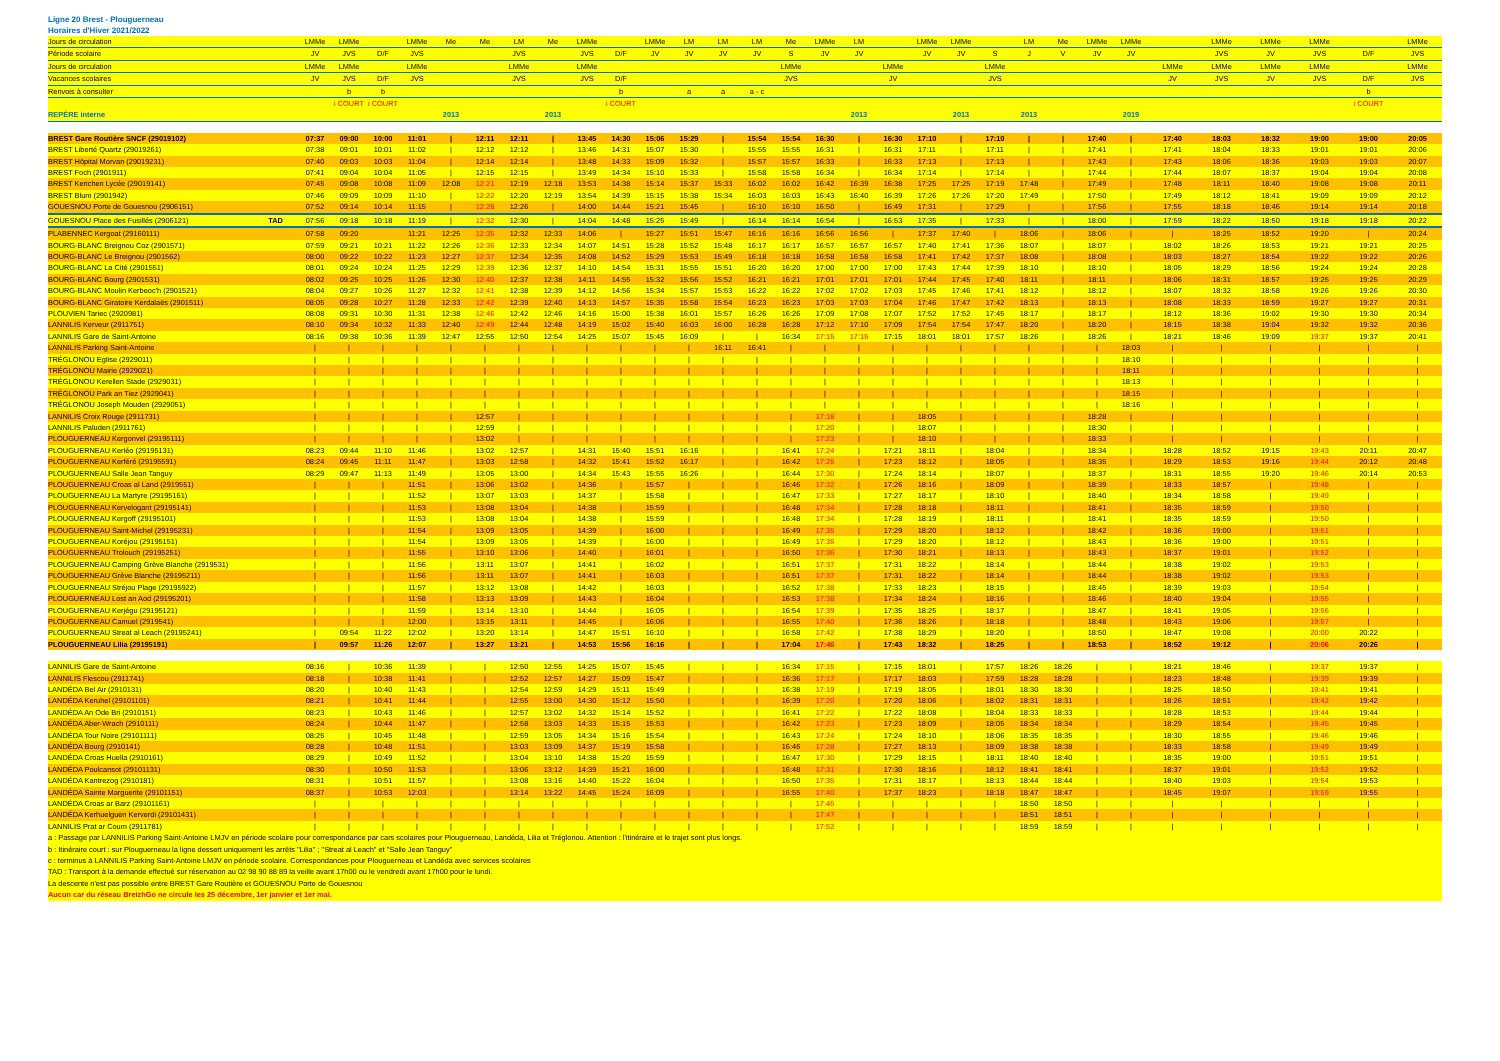Ligne 20 Brest - Plouguerneau
Horaires d'Hiver 2021/2022
| Jours de circulation | | LMMe | LMMe | | LMMe | Me | Me | LM | Me | LMMe | | LMMe | LM | LM | LM | Me | LMMe | LM | | LMMe | LMMe | | LM | Me | LMMe | LMMe | | LMMe | LMMe | LMMe | | LMMe |
| Période scolaire | | JV | JVS | D/F | JVS | | | JVS | | JVS | D/F | JV | JV | JV | JV | S | JV | JV | | JV | JV | S | J | V | JV | JV | | JVS | JV | JVS | D/F | JVS |
| Jours de circulation | | LMMe | LMMe | | LMMe | | | LMMe | | LMMe | | | | | | LMMe | | | LMMe | | | LMMe | | | | | LMMe | LMMe | LMMe | LMMe | | LMMe |
| Vacances scolaires | | JV | JVS | D/F | JVS | | | JVS | | JVS | D/F | | | | | JVS | | | JV | | | JVS | | | | | JV | JVS | JV | JVS | D/F | JVS |
| Renvois à consulter | | | b | b | | | | | | | b | | a | a | a - c | | | | | | | | | | | | | | | | b | |
| | | | i COURT | i COURT | | | | | | | i COURT | | | | | | | | | | | | | | | | | | | | i COURT | |
| REPÈRE interne | | | | | | 2013 | | | 2013 | | | | | | | | | 2013 | | | 2013 | | 2013 | | | 2019 | | | | | | |
| BREST Gare Routière SNCF (29019102) | | 07:37 | 09:00 | 10:00 | 11:01 | / | 12:11 | 12:11 | / | 13:45 | 14:30 | 15:06 | 15:29 | / | 15:54 | 15:54 | 16:30 | / | 16:30 | 17:10 | / | 17:10 | / | / | 17:40 | / | 17:40 | 18:03 | 18:32 | 19:00 | 19:00 | 20:05 |
| BREST Liberté Quartz (29019261) | | 07:38 | 09:01 | 10:01 | 11:02 | / | 12:12 | 12:12 | / | 13:46 | 14:31 | 15:07 | 15:30 | / | 15:55 | 15:55 | 16:31 | / | 16:31 | 17:11 | / | 17:11 | / | / | 17:41 | / | 17:41 | 18:04 | 18:33 | 19:01 | 19:01 | 20:06 |
| BREST Hôpital Morvan (29019231) | | 07:40 | 09:03 | 10:03 | 11:04 | / | 12:14 | 12:14 | / | 13:48 | 14:33 | 15:09 | 15:32 | / | 15:57 | 15:57 | 16:33 | / | 16:33 | 17:13 | / | 17:13 | / | / | 17:43 | / | 17:43 | 18:06 | 18:36 | 19:03 | 19:03 | 20:07 |
| BREST Foch (2901911) | | 07:41 | 09:04 | 10:04 | 11:05 | / | 12:15 | 12:15 | / | 13:49 | 14:34 | 15:10 | 15:33 | / | 15:58 | 15:58 | 16:34 | / | 16:34 | 17:14 | / | 17:14 | / | / | 17:44 | / | 17:44 | 18:07 | 18:37 | 19:04 | 19:04 | 20:08 |
| BREST Kerichen Lycée (29019141) | | 07:45 | 09:08 | 10:08 | 11:09 | 12:08 | 12:21 | 12:19 | 12:18 | 13:53 | 14:38 | 15:14 | 15:37 | 15:33 | 16:02 | 16:02 | 16:42 | 16:39 | 16:38 | 17:25 | 17:25 | 17:19 | 17:48 | / | 17:49 | / | 17:48 | 18:11 | 18:40 | 19:08 | 19:08 | 20:11 |
| BREST Blum (2901942) | | 07:46 | 09:09 | 10:09 | 11:10 | / | 12:22 | 12:20 | 12:19 | 13:54 | 14:39 | 15:15 | 15:38 | 15:34 | 16:03 | 16:03 | 16:43 | 16:40 | 16:39 | 17:26 | 17:26 | 17:20 | 17:49 | / | 17:50 | / | 17:49 | 18:12 | 18:41 | 19:09 | 19:09 | 20:12 |
| GOUESNOU Porte de Gouesnou (2906151) | | 07:52 | 09:14 | 10:14 | 11:15 | / | 12:28 | 12:26 | / | 14:00 | 14:44 | 15:21 | 15:45 | / | 16:10 | 16:10 | 16:50 | / | 16:49 | 17:31 | / | 17:29 | / | / | 17:56 | / | 17:55 | 18:18 | 18:46 | 19:14 | 19:14 | 20:18 |
| GOUESNOU Place des Fusillés (2906121) | TAD | 07:56 | 09:18 | 10:18 | 11:19 | / | 12:32 | 12:30 | / | 14:04 | 14:48 | 15:25 | 15:49 | / | 16:14 | 16:14 | 16:54 | / | 16:53 | 17:35 | / | 17:33 | / | / | 18:00 | / | 17:59 | 18:22 | 18:50 | 19:18 | 19:18 | 20:22 |
| PLABENNEC Kergoat (29160111) | | 07:58 | 09:20 | | 11:21 | 12:25 | 12:35 | 12:32 | 12:33 | 14:06 | / | 15:27 | 15:51 | 15:47 | 16:16 | 16:16 | 16:56 | 16:56 | / | 17:37 | 17:40 | / | 18:06 | / | 18:06 | / | / | 18:25 | 18:52 | 19:20 | / | 20:24 |
| BOURG-BLANC Breignou Coz (2901571) | | 07:59 | 09:21 | 10:21 | 11:22 | 12:26 | 12:36 | 12:33 | 12:34 | 14:07 | 14:51 | 15:28 | 15:52 | 15:48 | 16:17 | 16:17 | 16:57 | 16:57 | 16:57 | 17:40 | 17:41 | 17:36 | 18:07 | / | 18:07 | / | 18:02 | 18:26 | 18:53 | 19:21 | 19:21 | 20:25 |
| BOURG-BLANC Le Breignou (2901562) | | 08:00 | 09:22 | 10:22 | 11:23 | 12:27 | 12:37 | 12:34 | 12:35 | 14:08 | 14:52 | 15:29 | 15:53 | 15:49 | 16:18 | 16:18 | 16:58 | 16:58 | 16:58 | 17:41 | 17:42 | 17:37 | 18:08 | / | 18:08 | / | 18:03 | 18:27 | 18:54 | 19:22 | 19:22 | 20:26 |
| BOURG-BLANC La Cité (2901551) | | 08:01 | 09:24 | 10:24 | 11:25 | 12:29 | 12:39 | 12:36 | 12:37 | 14:10 | 14:54 | 15:31 | 15:55 | 15:51 | 16:20 | 16:20 | 17:00 | 17:00 | 17:00 | 17:43 | 17:44 | 17:39 | 18:10 | / | 18:10 | / | 18:05 | 18:29 | 18:56 | 19:24 | 19:24 | 20:28 |
| BOURG-BLANC Bourg (2901531) | | 08:02 | 09:25 | 10:25 | 11:26 | 12:30 | 12:40 | 12:37 | 12:38 | 14:11 | 14:55 | 15:32 | 15:56 | 15:52 | 16:21 | 16:21 | 17:01 | 17:01 | 17:01 | 17:44 | 17:45 | 17:40 | 18:11 | / | 18:11 | / | 18:06 | 18:31 | 18:57 | 19:25 | 19:25 | 20:29 |
| BOURG-BLANC Moulin Kerbeoc'h (2901521) | | 08:04 | 09:27 | 10:26 | 11:27 | 12:32 | 12:41 | 12:38 | 12:39 | 14:12 | 14:56 | 15:34 | 15:57 | 15:53 | 16:22 | 16:22 | 17:02 | 17:02 | 17:03 | 17:45 | 17:46 | 17:41 | 18:12 | / | 18:12 | / | 18:07 | 18:32 | 18:58 | 19:26 | 19:26 | 20:30 |
| BOURG-BLANC Giratoire Kerdalaës (2901511) | | 08:05 | 09:28 | 10:27 | 11:28 | 12:33 | 12:42 | 12:39 | 12:40 | 14:13 | 14:57 | 15:35 | 15:58 | 15:54 | 16:23 | 16:23 | 17:03 | 17:03 | 17:04 | 17:46 | 17:47 | 17:42 | 18:13 | / | 18:13 | / | 18:08 | 18:33 | 18:59 | 19:27 | 19:27 | 20:31 |
| PLOUVIEN Tariec (2920981) | | 08:08 | 09:31 | 10:30 | 11:31 | 12:38 | 12:46 | 12:42 | 12:46 | 14:16 | 15:00 | 15:38 | 16:01 | 15:57 | 16:26 | 16:26 | 17:09 | 17:08 | 17:07 | 17:52 | 17:52 | 17:45 | 18:17 | / | 18:17 | / | 18:12 | 18:36 | 19:02 | 19:30 | 19:30 | 20:34 |
| LANNILIS Kerveur (2911751) | | 08:10 | 09:34 | 10:32 | 11:33 | 12:40 | 12:49 | 12:44 | 12:48 | 14:19 | 15:02 | 15:40 | 16:03 | 16:00 | 16:28 | 16:28 | 17:12 | 17:10 | 17:09 | 17:54 | 17:54 | 17:47 | 18:20 | / | 18:20 | / | 18:15 | 18:38 | 19:04 | 19:32 | 19:32 | 20:36 |
| LANNILIS Gare de Saint-Antoine | | 08:16 | 09:38 | 10:36 | 11:39 | 12:47 | 12:55 | 12:50 | 12:54 | 14:25 | 15:07 | 15:45 | 16:09 | / | / | 16:34 | 17:15 | 17:15 | 17:15 | 18:01 | 18:01 | 17:57 | 18:26 | / | 18:26 | / | 18:21 | 18:46 | 19:09 | 19:37 | 19:37 | 20:41 |
| LANNILIS Parking Saint-Antoine | | / | / | / | / | / | / | / | / | / | / | / | / | 16:11 | 16:41 | / | / | / | / | / | / | / | / | / | / | 18:03 | / | / | / | / | / | / |
| TRÉGLONOU Eglise (2929011) | | / | / | / | / | / | / | / | / | / | / | / | / | / | / | / | / | / | / | / | / | / | / | / | / | 18:10 | / | / | / | / | / | / |
| TRÉGLONOU Mairie (2929021) | | / | / | / | / | / | / | / | / | / | / | / | / | / | / | / | / | / | / | / | / | / | / | / | / | 18:11 | / | / | / | / | / | / |
| TRÉGLONOU Kerellen Stade (2929031) | | / | / | / | / | / | / | / | / | / | / | / | / | / | / | / | / | / | / | / | / | / | / | / | / | 18:13 | / | / | / | / | / | / |
| TRÉGLONOU Park an Tiez (2929041) | | / | / | / | / | / | / | / | / | / | / | / | / | / | / | / | / | / | / | / | / | / | / | / | / | 18:15 | / | / | / | / | / | / |
| TRÉGLONOU Joseph Mouden (2929051) | | / | / | / | / | / | / | / | / | / | / | / | / | / | / | / | / | / | / | / | / | / | / | / | / | 18:16 | / | / | / | / | / | / |
| LANNILIS Croix Rouge (2911731) | | / | / | / | / | / | 12:57 | / | / | / | / | / | / | / | / | / | 17:18 | / | / | 18:05 | / | / | / | / | 18:28 | / | / | / | / | / | / | / |
| LANNILIS Paluden (2911761) | | / | / | / | / | / | 12:59 | / | / | / | / | / | / | / | / | / | 17:20 | / | / | 18:07 | / | / | / | / | 18:30 | / | / | / | / | / | / | / |
| PLOUGUERNEAU Kergonvel (29195111) | | / | / | / | / | / | 13:02 | / | / | / | / | / | / | / | / | / | 17:23 | / | / | 18:10 | / | / | / | / | 18:33 | / | / | / | / | / | / | / |
| PLOUGUERNEAU Kerléo (29195131) | | 08:23 | 09:44 | 11:10 | 11:46 | / | 13:02 | 12:57 | / | 14:31 | 15:40 | 15:51 | 16:16 | / | / | 16:41 | 17:24 | / | 17:21 | 18:11 | / | 18:04 | / | / | 18:34 | / | 18:28 | 18:52 | 19:15 | 19:43 | 20:11 | 20:47 |
| PLOUGUERNEAU Kerféré (29195591) | | 08:24 | 09:45 | 11:11 | 11:47 | / | 13:03 | 12:58 | / | 14:32 | 15:41 | 15:52 | 16:17 | / | / | 16:42 | 17:25 | / | 17:23 | 18:12 | / | 18:05 | / | / | 18:35 | / | 18:29 | 18:53 | 19:16 | 19:44 | 20:12 | 20:48 |
| PLOUGUERNEAU Salle Jean Tanguy | | 08:29 | 09:47 | 11:13 | 11:49 | / | 13:05 | 13:00 | / | 14:34 | 15:43 | 15:55 | 16:26 | / | / | 16:44 | 17:30 | / | 17:24 | 18:14 | / | 18:07 | / | / | 18:37 | / | 18:31 | 18:55 | 19:20 | 19:46 | 20:14 | 20:53 |
| PLOUGUERNEAU Croas al Land (2919551) | | / | / | / | 11:51 | / | 13:06 | 13:02 | / | 14:36 | / | 15:57 | / | / | / | 16:46 | 17:32 | / | 17:26 | 18:16 | / | 18:09 | / | / | 18:39 | / | 18:33 | 18:57 | / | 19:48 | / | / |
| PLOUGUERNEAU La Martyre (29195161) | | / | / | / | 11:52 | / | 13:07 | 13:03 | / | 14:37 | / | 15:58 | / | / | / | 16:47 | 17:33 | / | 17:27 | 18:17 | / | 18:10 | / | / | 18:40 | / | 18:34 | 18:58 | / | 19:49 | / | / |
| PLOUGUERNEAU Kervelogant (29195141) | | / | / | / | 11:53 | / | 13:08 | 13:04 | / | 14:38 | / | 15:59 | / | / | / | 16:48 | 17:34 | / | 17:28 | 18:18 | / | 18:11 | / | / | 18:41 | / | 18:35 | 18:59 | / | 19:50 | / | / |
| PLOUGUERNEAU Kergoff (29195101) | | / | / | / | 11:53 | / | 13:08 | 13:04 | / | 14:38 | / | 15:59 | / | / | / | 16:48 | 17:34 | / | 17:28 | 18:19 | / | 18:11 | / | / | 18:41 | / | 18:35 | 18:59 | / | 19:50 | / | / |
| PLOUGUERNEAU Saint-Michel (29195231) | | / | / | / | 11:54 | / | 13:09 | 13:05 | / | 14:39 | / | 16:00 | / | / | / | 16:49 | 17:35 | / | 17:29 | 18:20 | / | 18:12 | / | / | 18:42 | / | 18:36 | 19:00 | / | 19:51 | / | / |
| PLOUGUERNEAU Koréjou (29195151) | | / | / | / | 11:54 | / | 13:09 | 13:05 | / | 14:39 | / | 16:00 | / | / | / | 16:49 | 17:35 | / | 17:29 | 18:20 | / | 18:12 | / | / | 18:43 | / | 18:36 | 19:00 | / | 19:51 | / | / |
| PLOUGUERNEAU Trolouch (29195251) | | / | / | / | 11:55 | / | 13:10 | 13:06 | / | 14:40 | / | 16:01 | / | / | / | 16:50 | 17:36 | / | 17:30 | 18:21 | / | 18:13 | / | / | 18:43 | / | 18:37 | 19:01 | / | 19:52 | / | / |
| PLOUGUERNEAU Camping Grève Blanche (2919531) | | / | / | / | 11:56 | / | 13:11 | 13:07 | / | 14:41 | / | 16:02 | / | / | / | 16:51 | 17:37 | / | 17:31 | 18:22 | / | 18:14 | / | / | 18:44 | / | 18:38 | 19:02 | / | 19:53 | / | / |
| PLOUGUERNEAU Grève Blanche (29195211) | | / | / | / | 11:56 | / | 13:11 | 13:07 | / | 14:41 | / | 16:03 | / | / | / | 16:51 | 17:37 | / | 17:31 | 18:22 | / | 18:14 | / | / | 18:44 | / | 18:38 | 19:02 | / | 19:53 | / | / |
| PLOUGUERNEAU Stréjou Plage (29195922) | | / | / | / | 11:57 | / | 13:12 | 13:08 | / | 14:42 | / | 16:03 | / | / | / | 16:52 | 17:38 | / | 17:33 | 18:23 | / | 18:15 | / | / | 18:45 | / | 18:39 | 19:03 | / | 19:54 | / | / |
| PLOUGUERNEAU Lost an Aod (29195201) | | / | / | / | 11:58 | / | 13:13 | 13:09 | / | 14:43 | / | 16:04 | / | / | / | 16:53 | 17:38 | / | 17:34 | 18:24 | / | 18:16 | / | / | 18:46 | / | 18:40 | 19:04 | / | 19:55 | / | / |
| PLOUGUERNEAU Kerjégu (29195121) | | / | / | / | 11:59 | / | 13:14 | 13:10 | / | 14:44 | / | 16:05 | / | / | / | 16:54 | 17:39 | / | 17:35 | 18:25 | / | 18:17 | / | / | 18:47 | / | 18:41 | 19:05 | / | 19:56 | / | / |
| PLOUGUERNEAU Camuel (2919541) | | / | / | / | 12:00 | / | 13:15 | 13:11 | / | 14:45 | / | 16:06 | / | / | / | 16:55 | 17:40 | / | 17:36 | 18:26 | / | 18:18 | / | / | 18:48 | / | 18:43 | 19:06 | / | 19:57 | / | / |
| PLOUGUERNEAU Streat al Leach (29195241) | | / | 09:54 | 11:22 | 12:02 | / | 13:20 | 13:14 | / | 14:47 | 15:51 | 16:10 | / | / | / | 16:58 | 17:42 | / | 17:38 | 18:29 | / | 18:20 | / | / | 18:50 | / | 18:47 | 19:08 | / | 20:00 | 20:22 | / |
| PLOUGUERNEAU Lilia (29195191) | | / | 09:57 | 11:26 | 12:07 | / | 13:27 | 13:21 | / | 14:53 | 15:56 | 16:16 | / | / | / | 17:04 | 17:46 | / | 17:43 | 18:32 | / | 18:25 | / | / | 18:53 | / | 18:52 | 19:12 | / | 20:06 | 20:26 | / |
| LANNILIS Gare de Saint-Antoine | | 08:16 | / | 10:36 | 11:39 | / | / | 12:50 | 12:55 | 14:25 | 15:07 | 15:45 | / | / | / | 16:34 | 17:15 | / | 17:15 | 18:01 | / | 17:57 | 18:26 | 18:26 | / | / | 18:21 | 18:46 | / | 19:37 | 19:37 | / |
| LANNILIS Flescou (2911741) | | 08:18 | / | 10:38 | 11:41 | / | / | 12:52 | 12:57 | 14:27 | 15:09 | 15:47 | / | / | / | 16:36 | 17:17 | / | 17:17 | 18:03 | / | 17:59 | 18:28 | 18:28 | / | / | 18:23 | 18:48 | / | 19:39 | 19:39 | / |
| LANDÉDA Bel Air (2910131) | | 08:20 | / | 10:40 | 11:43 | / | / | 12:54 | 12:59 | 14:29 | 15:11 | 15:49 | / | / | / | 16:38 | 17:19 | / | 17:19 | 18:05 | / | 18:01 | 18:30 | 18:30 | / | / | 18:25 | 18:50 | / | 19:41 | 19:41 | / |
| LANDÉDA Keruhel (29101101) | | 08:21 | / | 10:41 | 11:44 | / | / | 12:55 | 13:00 | 14:30 | 15:12 | 15:50 | / | / | / | 16:39 | 17:20 | / | 17:20 | 18:06 | / | 18:02 | 18:31 | 18:31 | / | / | 18:26 | 18:51 | / | 19:42 | 19:42 | / |
| LANDÉDA An Ode Bri (2910151) | | 08:23 | / | 10:43 | 11:46 | / | / | 12:57 | 13:02 | 14:32 | 15:14 | 15:52 | / | / | / | 16:41 | 17:22 | / | 17:22 | 18:08 | / | 18:04 | 18:33 | 18:33 | / | / | 18:28 | 18:53 | / | 19:44 | 19:44 | / |
| LANDÉDA Aber-Wrach (2910111) | | 08:24 | / | 10:44 | 11:47 | / | / | 12:58 | 13:03 | 14:33 | 15:15 | 15:53 | / | / | / | 16:42 | 17:23 | / | 17:23 | 18:09 | / | 18:05 | 18:34 | 18:34 | / | / | 18:29 | 18:54 | / | 19:45 | 19:45 | / |
| LANDÉDA Tour Noire (29101111) | | 08:25 | / | 10:45 | 11:48 | / | / | 12:59 | 13:05 | 14:34 | 15:16 | 15:54 | / | / | / | 16:43 | 17:24 | / | 17:24 | 18:10 | / | 18:06 | 18:35 | 18:35 | / | / | 18:30 | 18:55 | / | 19:46 | 19:46 | / |
| LANDÉDA Bourg (2910141) | | 08:28 | / | 10:48 | 11:51 | / | / | 13:03 | 13:09 | 14:37 | 15:19 | 15:58 | / | / | / | 16:46 | 17:28 | / | 17:27 | 18:13 | / | 18:09 | 18:38 | 18:38 | / | / | 18:33 | 18:58 | / | 19:49 | 19:49 | / |
| LANDÉDA Croas Huella (2910161) | | 08:29 | / | 10:49 | 11:52 | / | / | 13:04 | 13:10 | 14:38 | 15:20 | 15:59 | / | / | / | 16:47 | 17:30 | / | 17:29 | 18:15 | / | 18:11 | 18:40 | 18:40 | / | / | 18:35 | 19:00 | / | 19:51 | 19:51 | / |
| LANDÉDA Poulcansot (29101131) | | 08:30 | / | 10:50 | 11:53 | / | / | 13:06 | 13:12 | 14:39 | 15:21 | 16:00 | / | / | / | 16:48 | 17:31 | / | 17:30 | 18:16 | / | 18:12 | 18:41 | 18:41 | / | / | 18:37 | 19:01 | / | 19:52 | 19:52 | / |
| LANDÉDA Kantrezog (2910181) | | 08:31 | / | 10:51 | 11:57 | / | / | 13:08 | 13:16 | 14:40 | 15:22 | 16:04 | / | / | / | 16:50 | 17:35 | / | 17:31 | 18:17 | / | 18:13 | 18:44 | 18:44 | / | / | 18:40 | 19:03 | / | 19:54 | 19:53 | / |
| LANDÉDA Sainte Marguerite (29101151) | | 08:37 | / | 10:53 | 12:03 | / | / | 13:14 | 13:22 | 14:45 | 15:24 | 16:09 | / | / | / | 16:55 | 17:40 | / | 17:37 | 18:23 | / | 18:18 | 18:47 | 18:47 | / | / | 18:45 | 19:07 | / | 19:59 | 19:55 | / |
| LANDÉDA Croas ar Barz (29101161) | | / | / | / | / | / | / | / | / | / | / | / | / | / | / | / | 17:45 | / | / | / | / | / | 18:50 | 18:50 | / | / | / | / | / | / | / | / |
| LANDÉDA Kerhuelguen Kerverdi (29101431) | | / | / | / | / | / | / | / | / | / | / | / | / | / | / | / | 17:47 | / | / | / | / | / | 18:51 | 18:51 | / | / | / | / | / | / | / | / |
| LANNILIS Prat ar Coum (2911781) | | / | / | / | / | / | / | / | / | / | / | / | / | / | / | / | 17:52 | / | / | / | / | / | 18:59 | 18:59 | / | / | / | / | / | / | / | / |
| a : Passage par LANNILIS Parking Saint-Antoine LMJV en période scolaire pour correspondance par cars scolaires pour Plouguerneau, Landéda, Lilia et Tréglonou. Attention : l'itinéraire et le trajet sont plus longs. | | | | | | | | | | | | | | | | | | | | | | | | | | | | | | | | |
| b : Itinéraire court : sur Plouguerneau la ligne dessert uniquement les arrêts "Lilia" ; "Streat al Leach" et "Salle Jean Tanguy" | | | | | | | | | | | | | | | | | | | | | | | | | | | | | | | | |
| c : terminus à LANNILIS Parking Saint-Antoine LMJV en période scolaire. Correspondances pour Plouguerneau et Landéda avec services scolaires | | | | | | | | | | | | | | | | | | | | | | | | | | | | | | | | |
| TAD : Transport à la demande effectué sur réservation au 02 98 90 88 89 la veille avant 17h00 ou le vendredi avant 17h00 pour le lundi. | | | | | | | | | | | | | | | | | | | | | | | | | | | | | | | | |
| La descente n'est pas possible entre BREST Gare Routière et GOUESNOU Porte de Gouesnou | | | | | | | | | | | | | | | | | | | | | | | | | | | | | | | | |
| Aucun car du réseau BreizhGo ne circule les 25 décembre, 1er janvier et 1er mai. | | | | | | | | | | | | | | | | | | | | | | | | | | | | | | | | |